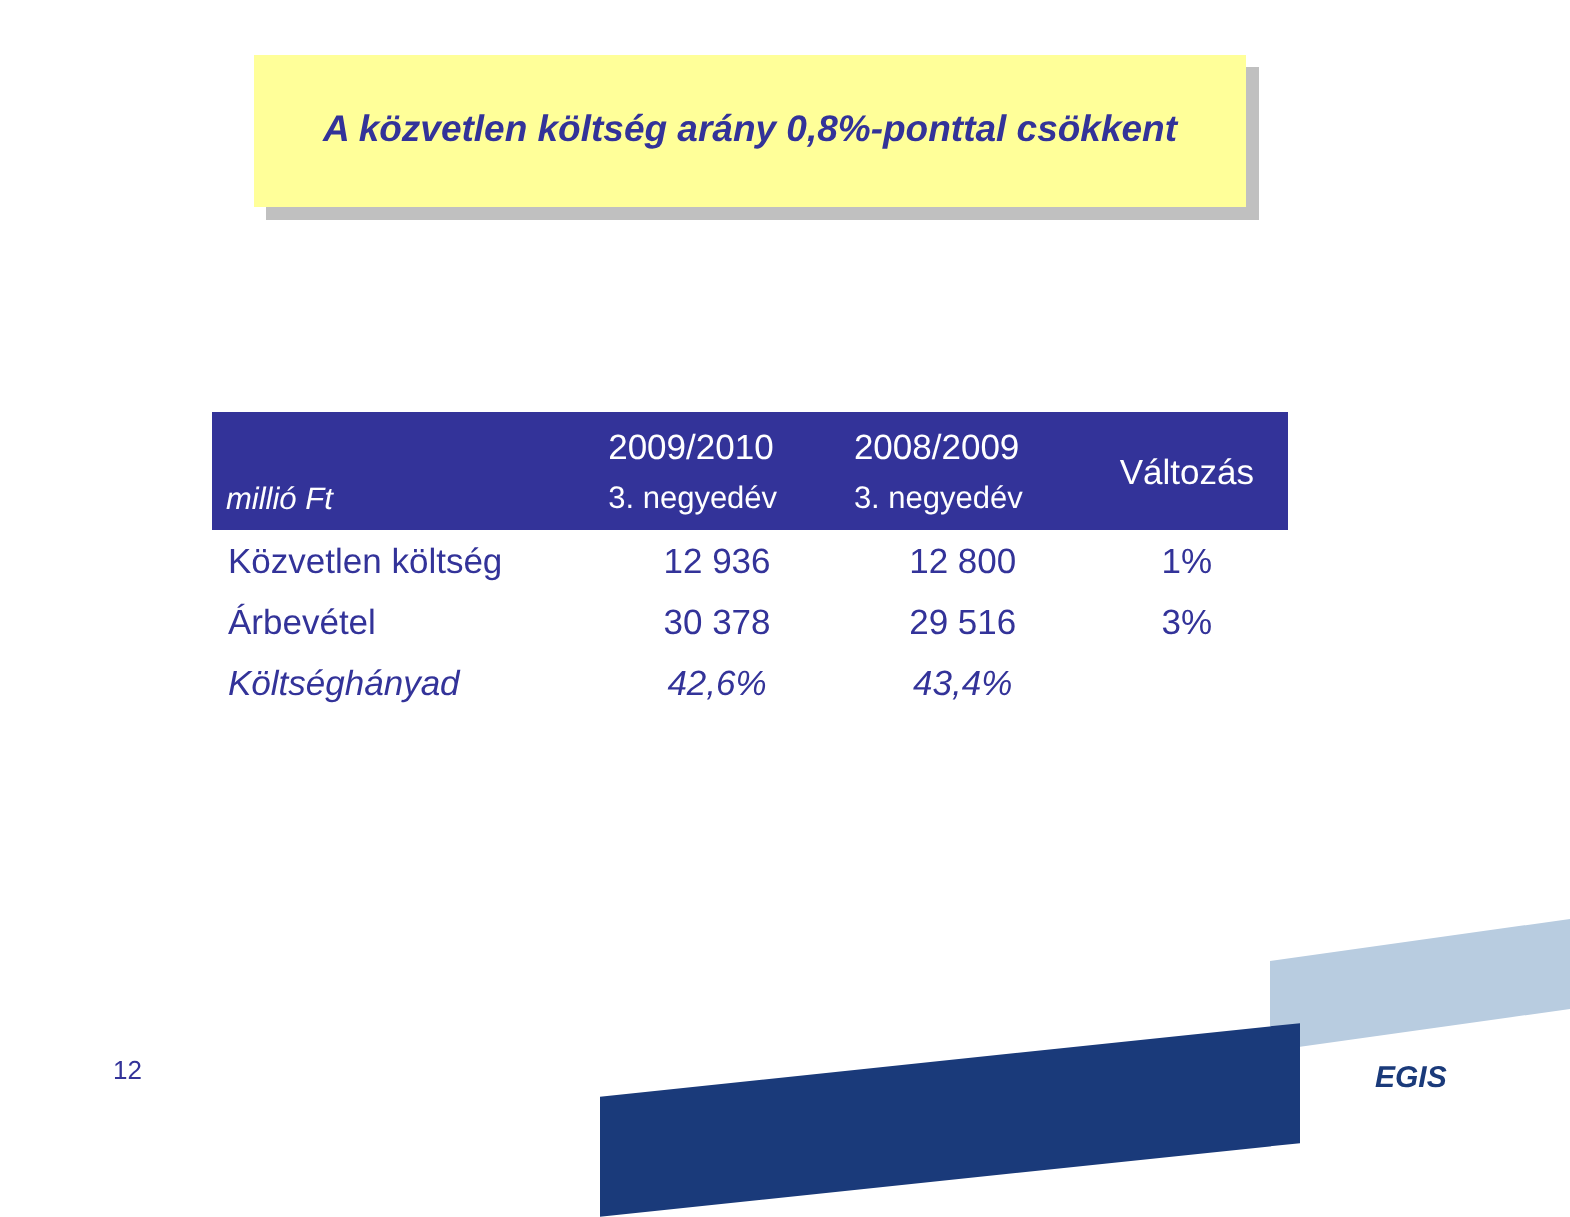A közvetlen költség arány 0,8%-ponttal csökkent
| millió Ft | 2009/2010 3. negyedév | 2008/2009 3. negyedév | Változás |
| --- | --- | --- | --- |
| Közvetlen költség | 12 936 | 12 800 | 1% |
| Árbevétel | 30 378 | 29 516 | 3% |
| Költséghányad | 42,6% | 43,4% | |
12 EGIS